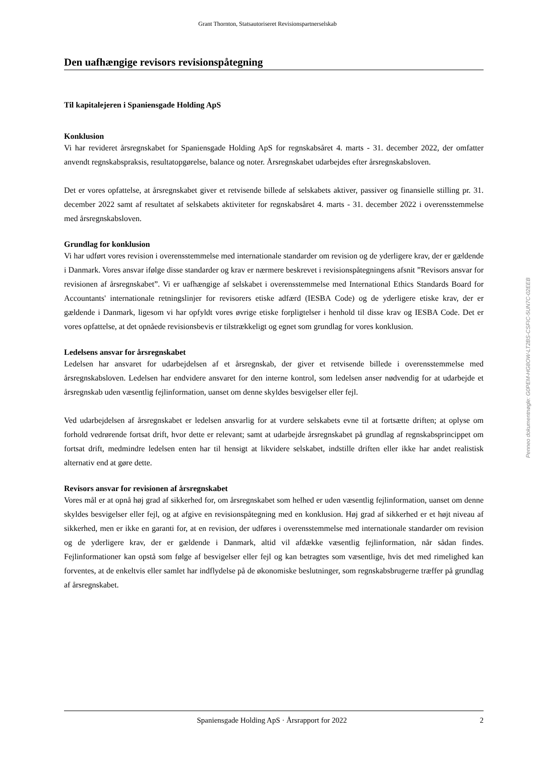Grant Thornton, Statsautoriseret Revisionspartnerselskab
Den uafhængige revisors revisionspåtegning
Til kapitalejeren i Spaniensgade Holding ApS
Konklusion
Vi har revideret årsregnskabet for Spaniensgade Holding ApS for regnskabsåret 4. marts - 31. december 2022, der omfatter anvendt regnskabspraksis, resultatopgørelse, balance og noter. Årsregnskabet udarbejdes efter årsregnskabsloven.
Det er vores opfattelse, at årsregnskabet giver et retvisende billede af selskabets aktiver, passiver og finansielle stilling pr. 31. december 2022 samt af resultatet af selskabets aktiviteter for regnskabsåret 4. marts - 31. december 2022 i overensstemmelse med årsregnskabsloven.
Grundlag for konklusion
Vi har udført vores revision i overensstemmelse med internationale standarder om revision og de yderligere krav, der er gældende i Danmark. Vores ansvar ifølge disse standarder og krav er nærmere beskrevet i revisionspåtegningens afsnit ”Revisors ansvar for revisionen af årsregnskabet”. Vi er uafhængige af selskabet i overensstemmelse med International Ethics Standards Board for Accountants' internationale retningslinjer for revisorers etiske adfærd (IESBA Code) og de yderligere etiske krav, der er gældende i Danmark, ligesom vi har opfyldt vores øvrige etiske forpligtelser i henhold til disse krav og IESBA Code. Det er vores opfattelse, at det opnåede revisionsbevis er tilstrækkeligt og egnet som grundlag for vores konklusion.
Ledelsens ansvar for årsregnskabet
Ledelsen har ansvaret for udarbejdelsen af et årsregnskab, der giver et retvisende billede i overensstemmelse med årsregnskabsloven. Ledelsen har endvidere ansvaret for den interne kontrol, som ledelsen anser nødvendig for at udarbejde et årsregnskab uden væsentlig fejlinformation, uanset om denne skyldes besvigelser eller fejl.
Ved udarbejdelsen af årsregnskabet er ledelsen ansvarlig for at vurdere selskabets evne til at fortsætte driften; at oplyse om forhold vedrørende fortsat drift, hvor dette er relevant; samt at udarbejde årsregnskabet på grundlag af regnskabsprincippet om fortsat drift, medmindre ledelsen enten har til hensigt at likvidere selskabet, indstille driften eller ikke har andet realistisk alternativ end at gøre dette.
Revisors ansvar for revisionen af årsregnskabet
Vores mål er at opnå høj grad af sikkerhed for, om årsregnskabet som helhed er uden væsentlig fejlinformation, uanset om denne skyldes besvigelser eller fejl, og at afgive en revisionspåtegning med en konklusion. Høj grad af sikkerhed er et højt niveau af sikkerhed, men er ikke en garanti for, at en revision, der udføres i overensstemmelse med internationale standarder om revision og de yderligere krav, der er gældende i Danmark, altid vil afdække væsentlig fejlinformation, når sådan findes. Fejlinformationer kan opstå som følge af besvigelser eller fejl og kan betragtes som væsentlige, hvis det med rimelighed kan forventes, at de enkeltvis eller samlet har indflydelse på de økonomiske beslutninger, som regnskabsbrugerne træffer på grundlag af årsregnskabet.
Penneo dokumentnøgle: G0PEM-HG8OW-LT2BS-CSFIC-5UN7C-02EEB
Spaniensgade Holding ApS · Årsrapport for 2022 2